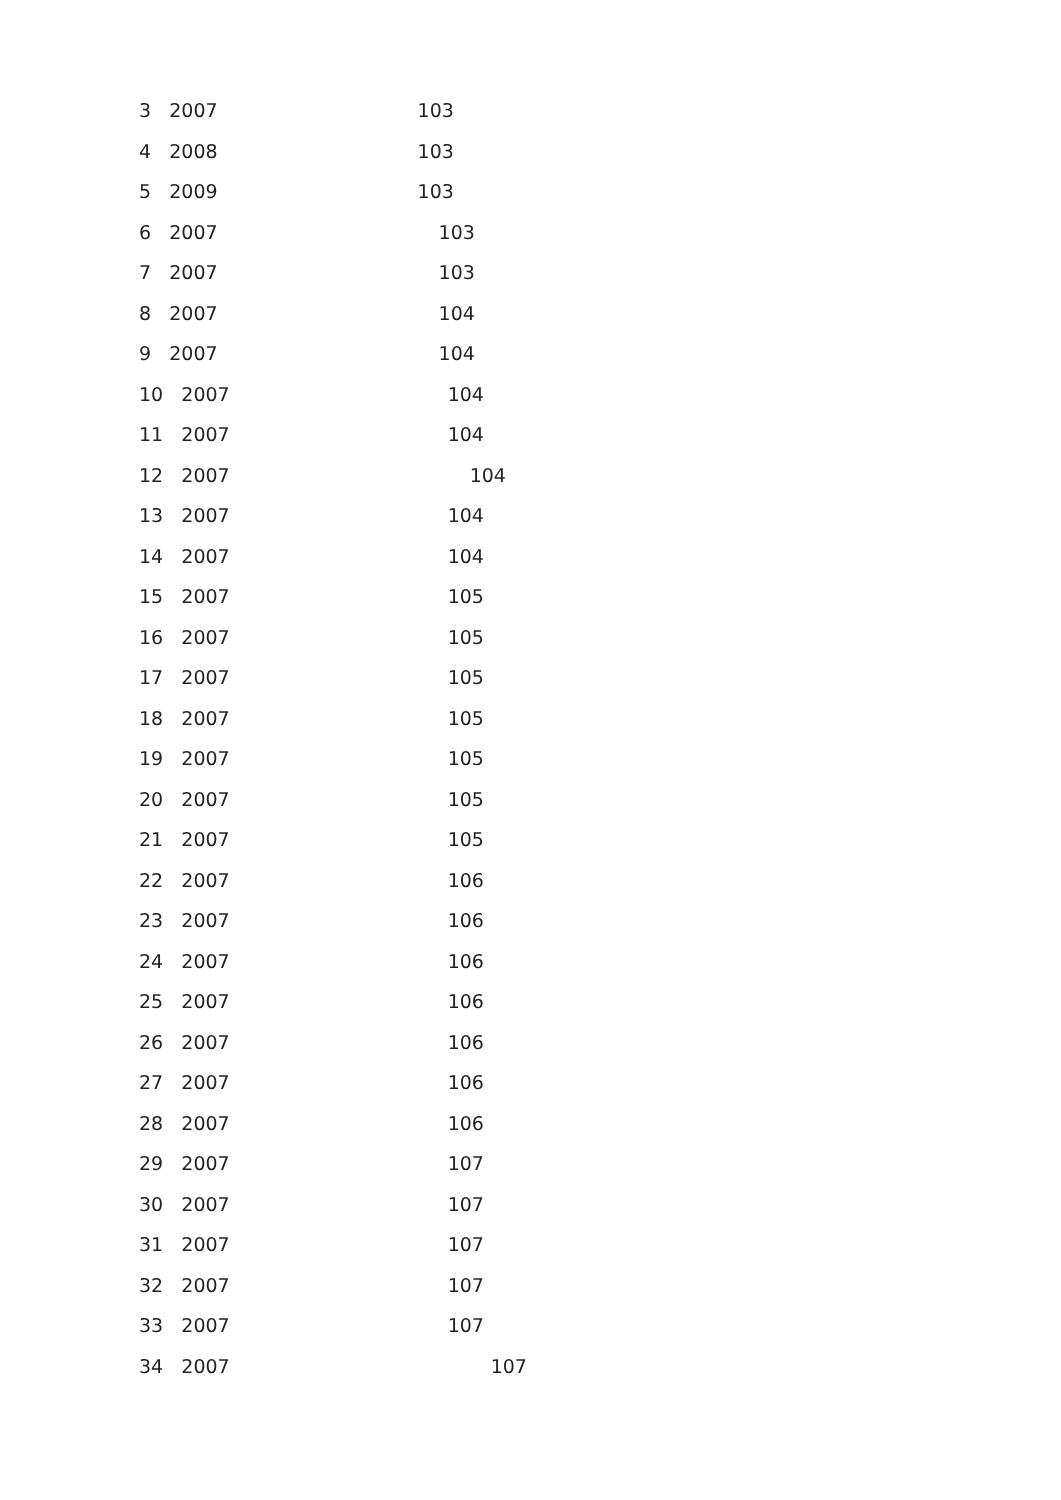3 2007 103
4 2008 103
5 2009 103
6 2007 103
7 2007 103
8 2007 104
9 2007 104
10 2007 104
11 2007 104
12 2007 104
13 2007 104
14 2007 104
15 2007 105
16 2007 105
17 2007 105
18 2007 105
19 2007 105
20 2007 105
21 2007 105
22 2007 106
23 2007 106
24 2007 106
25 2007 106
26 2007 106
27 2007 106
28 2007 106
29 2007 107
30 2007 107
31 2007 107
32 2007 107
33 2007 107
34 2007 107